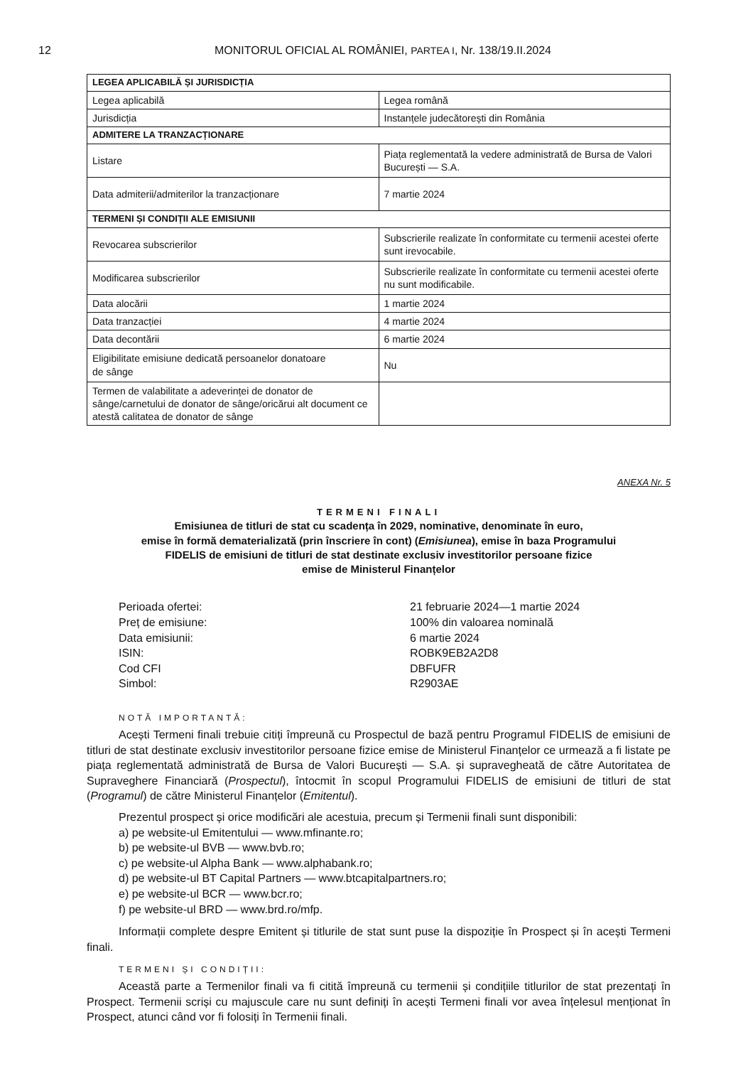12 MONITORUL OFICIAL AL ROMÂNIEI, PARTEA I, Nr. 138/19.II.2024
| LEGEA APLICABILĂ ȘI JURISDICȚIA | |
| Legea aplicabilă | Legea română |
| Jurisdicția | Instanțele judecătorești din România |
| ADMITERE LA TRANZACȚIONARE | |
| Listare | Piața reglementată la vedere administrată de Bursa de Valori București — S.A. |
| Data admiterii/admiterilor la tranzacționare | 7 martie 2024 |
| TERMENI ȘI CONDIȚII ALE EMISIUNII | |
| Revocarea subscrierilor | Subscrierile realizate în conformitate cu termenii acestei oferte sunt irevocabile. |
| Modificarea subscrierilor | Subscrierile realizate în conformitate cu termenii acestei oferte nu sunt modificabile. |
| Data alocării | 1 martie 2024 |
| Data tranzacției | 4 martie 2024 |
| Data decontării | 6 martie 2024 |
| Eligibilitate emisiune dedicată persoanelor donatoare de sânge | Nu |
| Termen de valabilitate a adeverinței de donator de sânge/carnetului de donator de sânge/oricărui alt document ce atestă calitatea de donator de sânge | |
ANEXA Nr. 5
TERMENI FINALI
Emisiunea de titluri de stat cu scadența în 2029, nominative, denominate în euro,
emise în formă dematerializată (prin înscriere în cont) (Emisiunea), emise în baza Programului
FIDELIS de emisiuni de titluri de stat destinate exclusiv investitorilor persoane fizice
emise de Ministerul Finanțelor
Perioada ofertei:
21 februarie 2024—1 martie 2024
Preț de emisiune:
100% din valoarea nominală
Data emisiunii:
6 martie 2024
ISIN:
ROBK9EB2A2D8
Cod CFI
DBFUFR
Simbol:
R2903AE
NOTĂ IMPORTANTĂ:
Acești Termeni finali trebuie citiți împreună cu Prospectul de bază pentru Programul FIDELIS de emisiuni de titluri de stat destinate exclusiv investitorilor persoane fizice emise de Ministerul Finanțelor ce urmează a fi listate pe piața reglementată administrată de Bursa de Valori București — S.A. și supravegheată de către Autoritatea de Supraveghere Financiară (Prospectul), întocmit în scopul Programului FIDELIS de emisiuni de titluri de stat (Programul) de către Ministerul Finanțelor (Emitentul).
Prezentul prospect și orice modificări ale acestuia, precum și Termenii finali sunt disponibili:
a) pe website-ul Emitentului — www.mfinante.ro;
b) pe website-ul BVB — www.bvb.ro;
c) pe website-ul Alpha Bank — www.alphabank.ro;
d) pe website-ul BT Capital Partners — www.btcapitalpartners.ro;
e) pe website-ul BCR — www.bcr.ro;
f) pe website-ul BRD — www.brd.ro/mfp.
Informații complete despre Emitent și titlurile de stat sunt puse la dispoziție în Prospect și în acești Termeni finali.
TERMENI ȘI CONDIȚII:
Această parte a Termenilor finali va fi citită împreună cu termenii și condițiile titlurilor de stat prezentați în Prospect. Termenii scriși cu majuscule care nu sunt definiți în acești Termeni finali vor avea înțelesul menționat în Prospect, atunci când vor fi folosiți în Termenii finali.